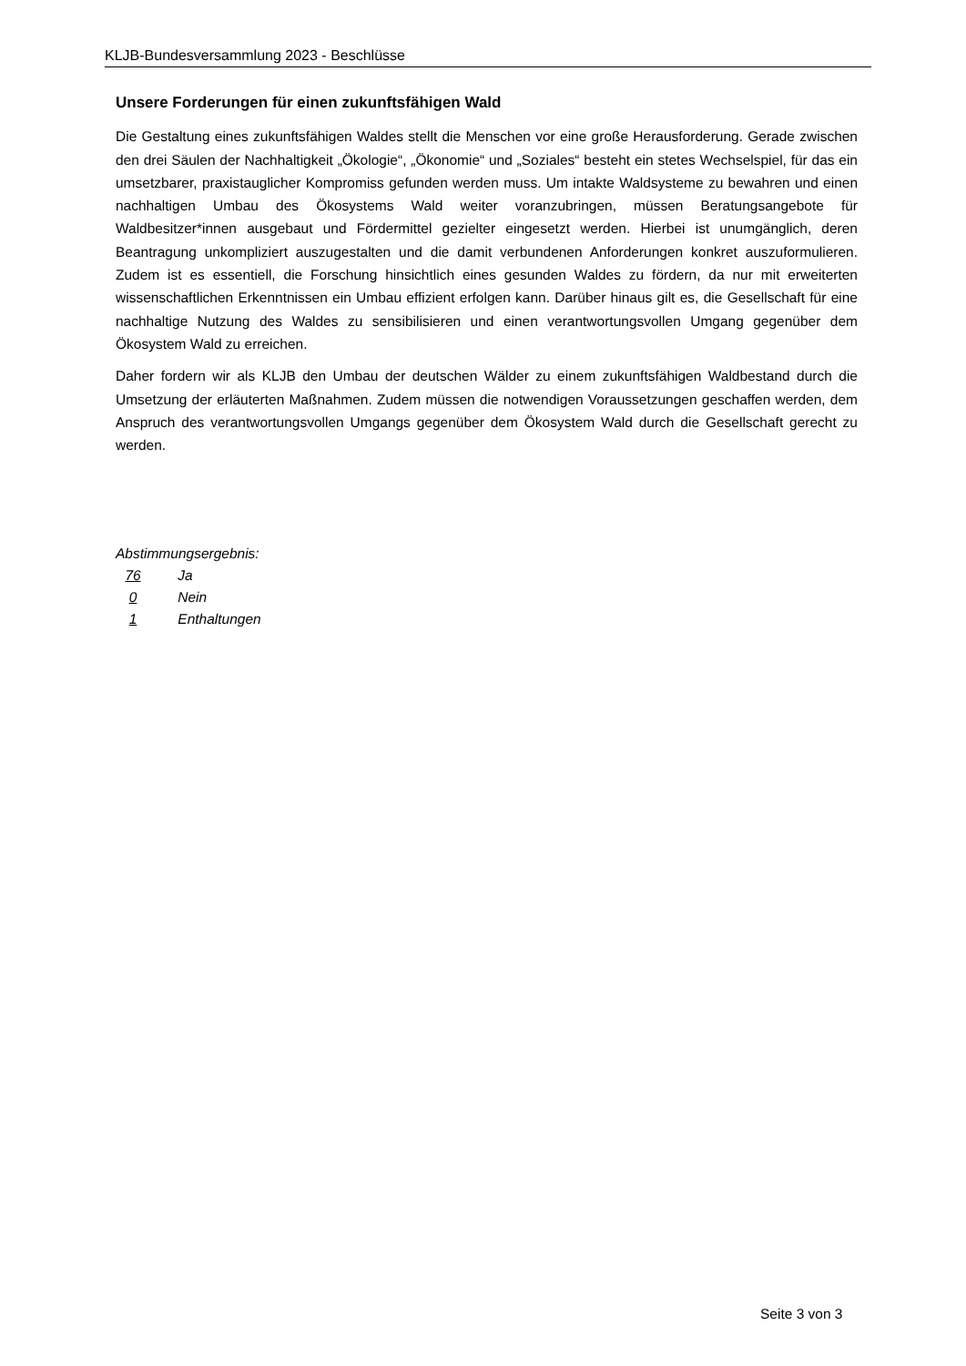KLJB-Bundesversammlung 2023 - Beschlüsse
Unsere Forderungen für einen zukunftsfähigen Wald
Die Gestaltung eines zukunftsfähigen Waldes stellt die Menschen vor eine große Herausforderung. Gerade zwischen den drei Säulen der Nachhaltigkeit „Ökologie“, „Ökonomie“ und „Soziales“ besteht ein stetes Wechselspiel, für das ein umsetzbarer, praxistauglicher Kompromiss gefunden werden muss. Um intakte Waldsysteme zu bewahren und einen nachhaltigen Umbau des Ökosystems Wald weiter voranzubringen, müssen Beratungsangebote für Waldbesitzer*innen ausgebaut und Fördermittel gezielter eingesetzt werden. Hierbei ist unumgänglich, deren Beantragung unkompliziert auszugestalten und die damit verbundenen Anforderungen konkret auszuformulieren. Zudem ist es essentiell, die Forschung hinsichtlich eines gesunden Waldes zu fördern, da nur mit erweiterten wissenschaftlichen Erkenntnissen ein Umbau effizient erfolgen kann. Darüber hinaus gilt es, die Gesellschaft für eine nachhaltige Nutzung des Waldes zu sensibilisieren und einen verantwortungsvollen Umgang gegenüber dem Ökosystem Wald zu erreichen.
Daher fordern wir als KLJB den Umbau der deutschen Wälder zu einem zukunftsfähigen Waldbestand durch die Umsetzung der erläuterten Maßnahmen. Zudem müssen die notwendigen Voraussetzungen geschaffen werden, dem Anspruch des verantwortungsvollen Umgangs gegenüber dem Ökosystem Wald durch die Gesellschaft gerecht zu werden.
Abstimmungsergebnis:
76 Ja
0 Nein
1 Enthaltungen
Seite 3 von 3